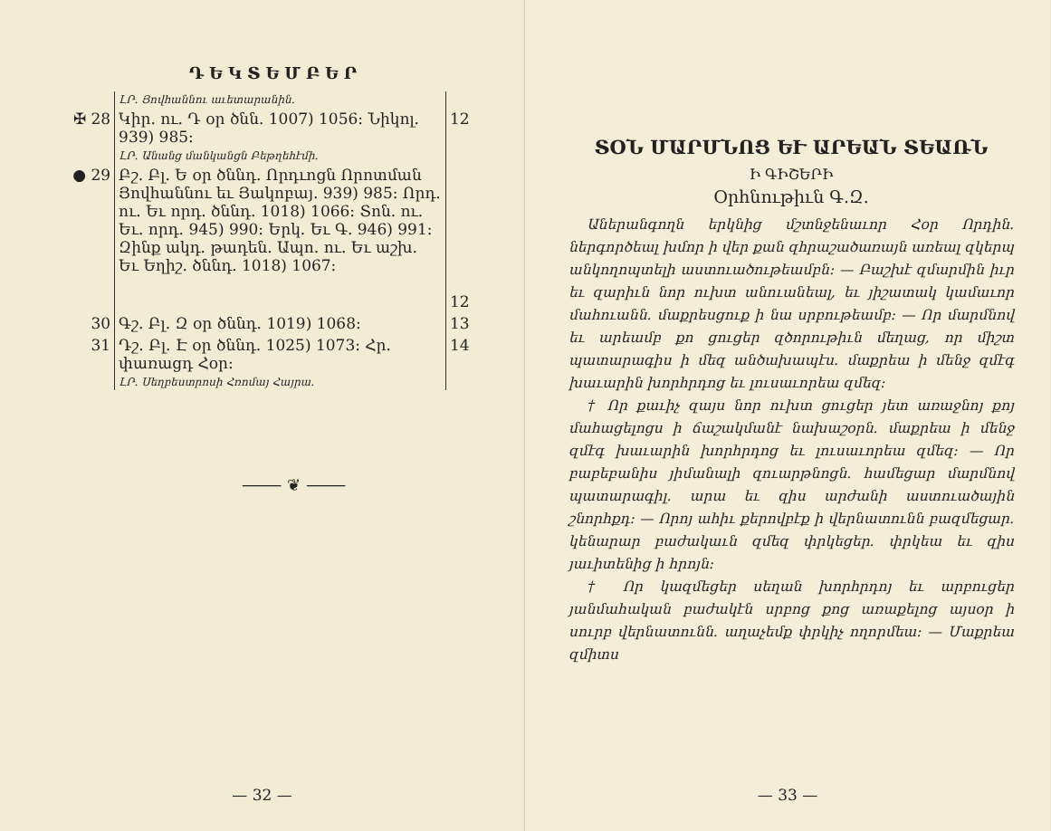ԴԵԿՏԵՄԲԵՐ
| | ԼՐ. Յովհաննու աւետարանին. | |
| ✠ 28 | Կիր. ու. Դ օր ծնն. 1007) 1056: Նիկոլ. 939) 985: | 12 |
| | ԼՐ. Անանց մանկանցն Բեթղեհէմի. | |
| ● 29 | Բշ. Բլ. Ե օր ծննդ. Որդւոցն Որոտման Յովհաննու եւ Յակոբայ. 939) 985: Որդ. ու. Եւ որդ. ծննդ. 1018) 1066: Տոն. ու. Եւ. որդ. 945) 990: Երկ. Եւ Գ. 946) 991: Զինք ակդ. թադեն. Ապո. ու. Եւ աշխ. Եւ Եղիշ. ծննդ. 1018) 1067: | 12 |
| 30 | Գշ. Բլ. Զ օր ծննդ. 1019) 1068: | 13 |
| 31 | Դշ. Բլ. Է օր ծննդ. 1025) 1073: Հր. փառացդ Հօր: | 14 |
| | ԼՐ. Սեղբեստրոսի Հռոմայ Հայրա. | |
⸻ ❦ ⸻
— 32 —
ՏՕՆ ՄԱՐՄՆՈՑ ԵՒ ԱՐԵԱՆ ՏԵԱՌՆ
Ի ԳԻՇԵՐԻ
Օրհնութիւն Գ.Զ.
Աներանգողն երկնից մշտնջենաւոր Հօր Որդին. ներգործեալ խմոր ի վեր քան զհրաշածառայն առեալ զկերպ անկողոպտելի աստուածութեամբն: — Բաշխէ զմարմին իւր եւ զարիւն նոր ուխտ անուանեալ, եւ յիշատակ կամաւոր մահուանն. մաքրեսցուք ի նա սրբութեամբ: — Որ մարմնով եւ արեամբ քո ցուցեր զծորութիւն մեղաց, որ միշտ պատարագիս ի մեզ անծախապէս. մաքրեա ի մենջ զմէգ խաւարին խորհրդոց եւ լուսաւորեա զմեզ:
† Որ քաւիչ զայս նոր ուխտ ցուցեր յետ առաջնոյ քոյ մահացելոցս ի ճաշակմանէ նախաշօրն. մաքրեա ի մենջ զմէգ խաւարին խորհրդոց եւ լուսաւորեա զմեզ: — Որ բաբեբանիս յիմանալի զուարթնոցն. համեցար մարմնով պատարագիլ. արա եւ զիս արժանի աստուածային շնորհքդ: — Որոյ ահիւ քերովբէք ի վերնատունն բազմեցար. կենարար բաժակաւն զմեզ փրկեցեր. փրկեա եւ զիս յաւիտենից ի հրոյն:
† Որ կազմեցեր սեղան խորհրդոյ եւ արբուցեր յանմահական բաժակէն սրբոց քոց առաքելոց այսօր ի սուրբ վերնատունն. աղաչեմք փրկիչ ողորմեա: — Մաքրեա զմիտս
— 33 —